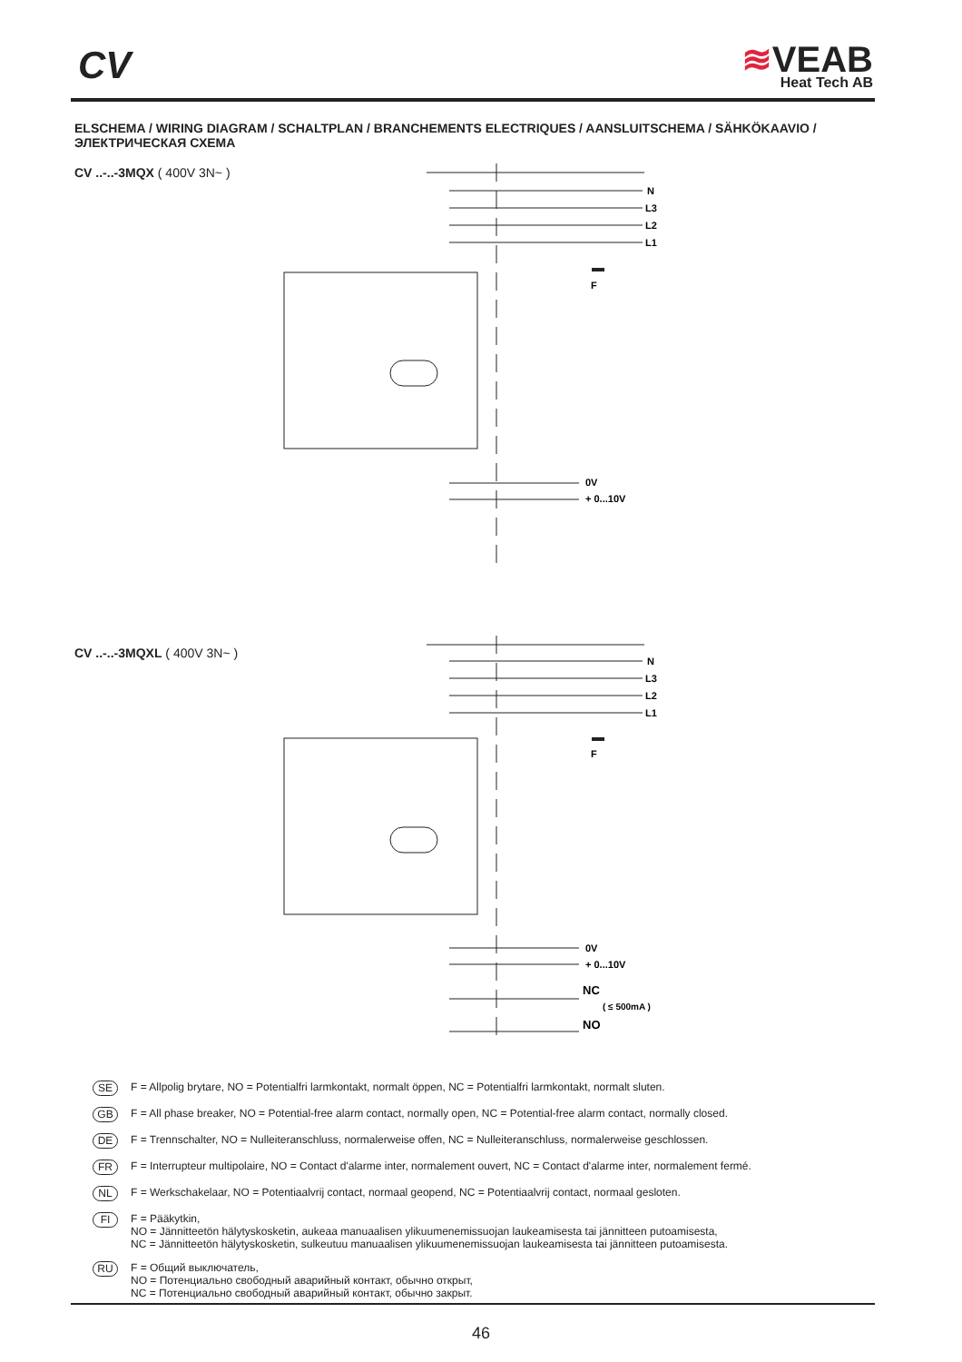CV ≋VEAB
Heat Tech AB
ELSCHEMA / WIRING DIAGRAM / SCHALTPLAN / BRANCHEMENTS ELECTRIQUES / AANSLUITSCHEMA / SÄHKÖKAAVIO / ЭЛЕКТРИЧЕСКАЯ СХЕМА
CV ..-..-3MQX ( 400V 3N~ )
N
L3
L2
L1
F
0V
+ 0...10V
CV ..-..-3MQXL ( 400V 3N~ )
N
L3
L2
L1
F
0V
+ 0...10V
NC
( ≤ 500mA )
NO
SE F = Allpolig brytare, NO = Potentialfri larmkontakt, normalt öppen, NC = Potentialfri larmkontakt, normalt sluten.
GB F = All phase breaker, NO = Potential-free alarm contact, normally open, NC = Potential-free alarm contact, normally closed.
DE F = Trennschalter, NO = Nulleiteranschluss, normalerweise offen, NC = Nulleiteranschluss, normalerweise geschlossen.
FR F = Interrupteur multipolaire, NO = Contact d'alarme inter, normalement ouvert, NC = Contact d'alarme inter, normalement fermé.
NL F = Werkschakelaar, NO = Potentiaalvrij contact, normaal geopend, NC = Potentiaalvrij contact, normaal gesloten.
FI
F = Pääkytkin,
NO = Jännitteetön hälytyskosketin, aukeaa manuaalisen ylikuumenemissuojan laukeamisesta tai jännitteen putoamisesta,
NC = Jännitteetön hälytyskosketin, sulkeutuu manuaalisen ylikuumenemissuojan laukeamisesta tai jännitteen putoamisesta.
RU
F = Общий выключатель,
NO = Потенциально свободный аварийный контакт, обычно открыт,
NC = Потенциально свободный аварийный контакт, обычно закрыт.
46